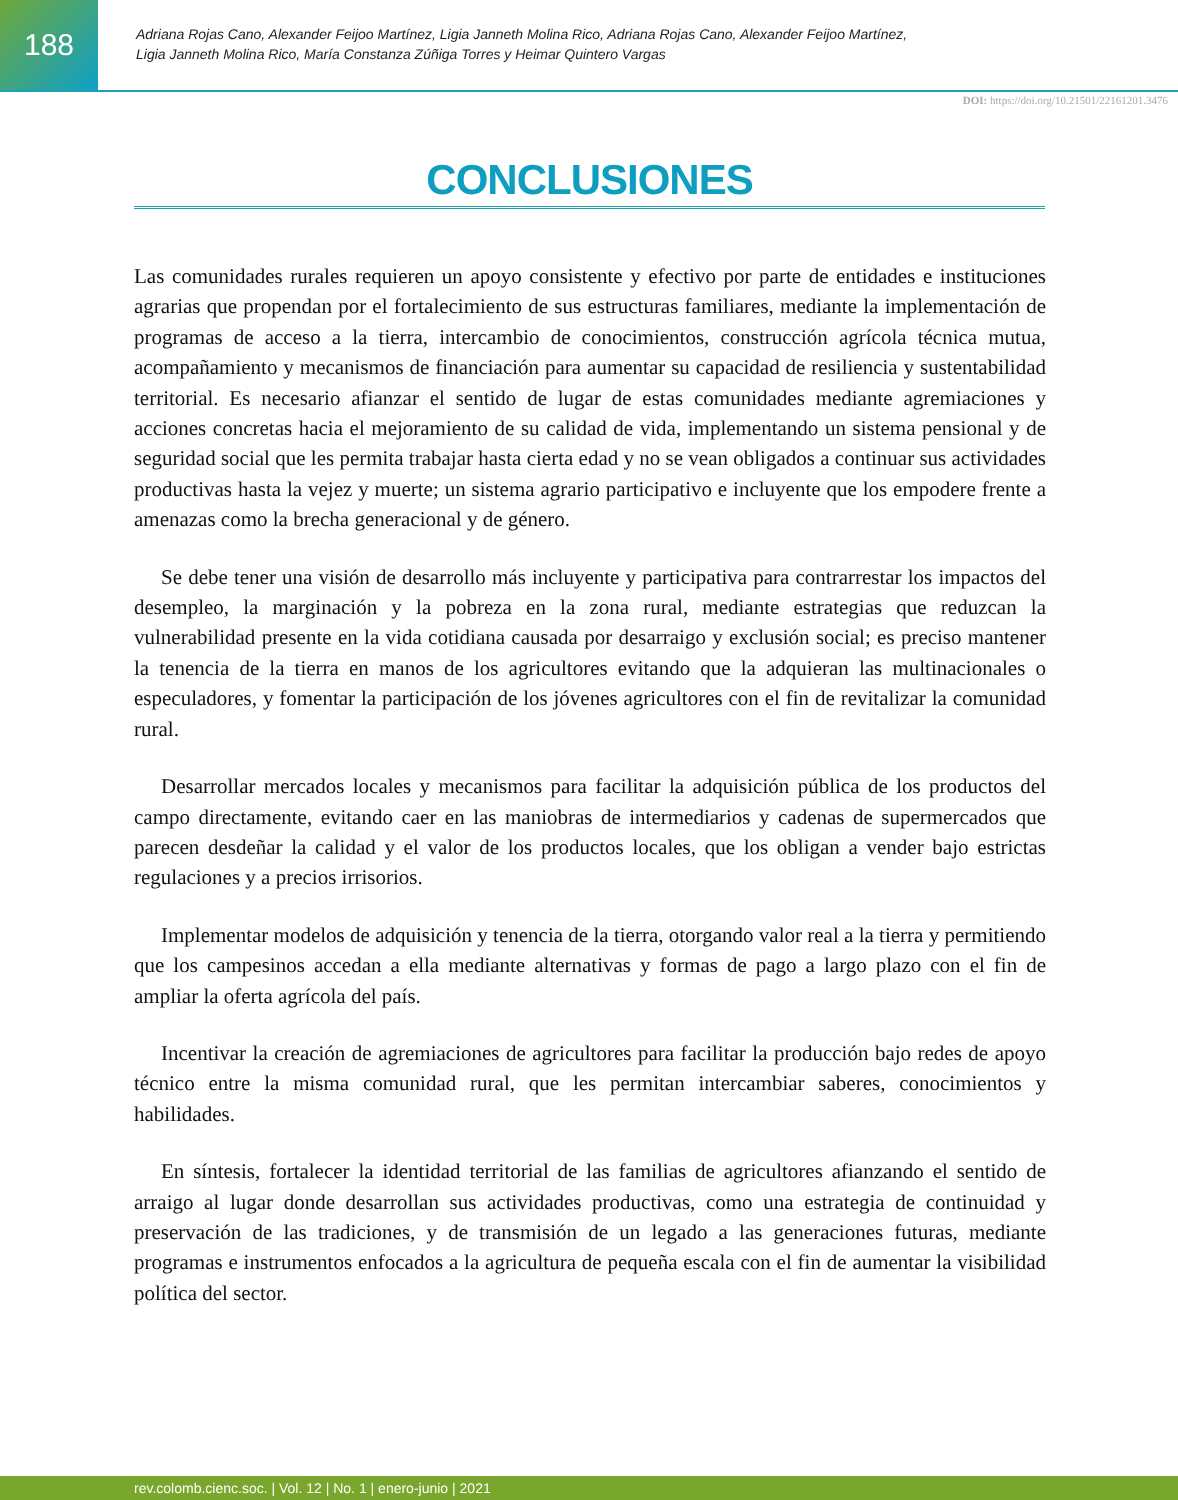188
Adriana Rojas Cano, Alexander Feijoo Martínez, Ligia Janneth Molina Rico, Adriana Rojas Cano, Alexander Feijoo Martínez,
Ligia Janneth Molina Rico, María Constanza Zúñiga Torres y Heimar Quintero Vargas
DOI: https://doi.org/10.21501/22161201.3476
CONCLUSIONES
Las comunidades rurales requieren un apoyo consistente y efectivo por parte de entidades e instituciones agrarias que propendan por el fortalecimiento de sus estructuras familiares, mediante la implementación de programas de acceso a la tierra, intercambio de conocimientos, construcción agrícola técnica mutua, acompañamiento y mecanismos de financiación para aumentar su capacidad de resiliencia y sustentabilidad territorial. Es necesario afianzar el sentido de lugar de estas comunidades mediante agremiaciones y acciones concretas hacia el mejoramiento de su calidad de vida, implementando un sistema pensional y de seguridad social que les permita trabajar hasta cierta edad y no se vean obligados a continuar sus actividades productivas hasta la vejez y muerte; un sistema agrario participativo e incluyente que los empodere frente a amenazas como la brecha generacional y de género.
Se debe tener una visión de desarrollo más incluyente y participativa para contrarrestar los impactos del desempleo, la marginación y la pobreza en la zona rural, mediante estrategias que reduzcan la vulnerabilidad presente en la vida cotidiana causada por desarraigo y exclusión social; es preciso mantener la tenencia de la tierra en manos de los agricultores evitando que la adquieran las multinacionales o especuladores, y fomentar la participación de los jóvenes agricultores con el fin de revitalizar la comunidad rural.
Desarrollar mercados locales y mecanismos para facilitar la adquisición pública de los productos del campo directamente, evitando caer en las maniobras de intermediarios y cadenas de supermercados que parecen desdeñar la calidad y el valor de los productos locales, que los obligan a vender bajo estrictas regulaciones y a precios irrisorios.
Implementar modelos de adquisición y tenencia de la tierra, otorgando valor real a la tierra y permitiendo que los campesinos accedan a ella mediante alternativas y formas de pago a largo plazo con el fin de ampliar la oferta agrícola del país.
Incentivar la creación de agremiaciones de agricultores para facilitar la producción bajo redes de apoyo técnico entre la misma comunidad rural, que les permitan intercambiar saberes, conocimientos y habilidades.
En síntesis, fortalecer la identidad territorial de las familias de agricultores afianzando el sentido de arraigo al lugar donde desarrollan sus actividades productivas, como una estrategia de continuidad y preservación de las tradiciones, y de transmisión de un legado a las generaciones futuras, mediante programas e instrumentos enfocados a la agricultura de pequeña escala con el fin de aumentar la visibilidad política del sector.
rev.colomb.cienc.soc. | Vol. 12 | No. 1 | enero-junio | 2021